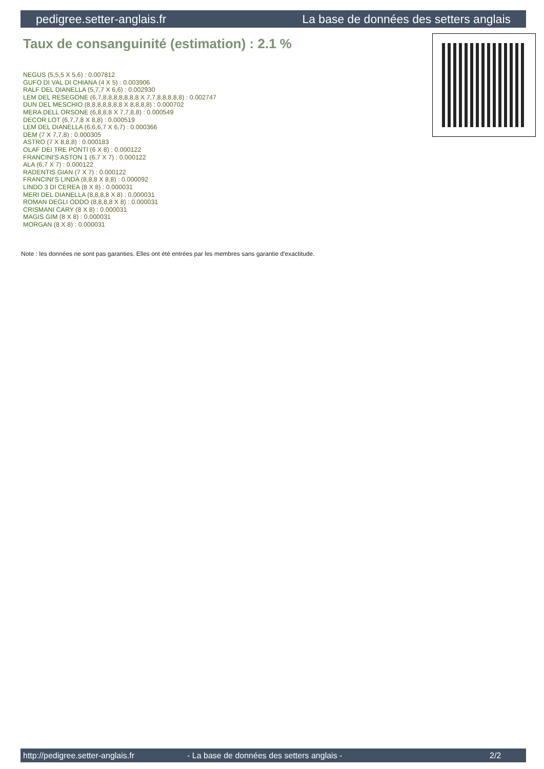pedigree.setter-anglais.fr La base de données des setters anglais
Taux de consanguinité (estimation) : 2.1 %
NEGUS (5,5,5 X 5,6) : 0.007812
GUFO DI VAL DI CHIANA (4 X 5) : 0.003906
RALF DEL DIANELLA (5,7,7 X 6,6) : 0.002930
LEM DEL RESEGONE (6,7,8,8,8,8,8,8,8 X 7,7,8,8,8,8,8) : 0.002747
DUN DEL MESCHIO (8,8,8,8,8,8,8 X 8,8,8,8) : 0.000702
MERA DELL ORSONE (6,8,8,8 X 7,7,8,8) : 0.000549
DECOR LOT (6,7,7,8 X 8,8) : 0.000519
LEM DEL DIANELLA (6,6,6,7 X 6,7) : 0.000366
DEM (7 X 7,7,8) : 0.000305
ASTRO (7 X 8,8,8) : 0.000183
OLAF DEI TRE PONTI (6 X 8) : 0.000122
FRANCINI'S ASTON 1 (6,7 X 7) : 0.000122
ALA (6,7 X 7) : 0.000122
RADENTIS GIAN (7 X 7) : 0.000122
FRANCINI'S LINDA (8,8,8 X 8,8) : 0.000092
LINDO 3 DI CEREA (8 X 8) : 0.000031
MERI DEL DIANELLA (8,8,8,8 X 8) : 0.000031
ROMAN DEGLI ODDO (8,8,8,8 X 8) : 0.000031
CRISMANI CARY (8 X 8) : 0.000031
MAGIS GIM (8 X 8) : 0.000031
MORGAN (8 X 8) : 0.000031
Note : les données ne sont pas garanties. Elles ont été entrées par les membres sans garantie d'exactitude.
http://pedigree.setter-anglais.fr - La base de données des setters anglais - 2/2